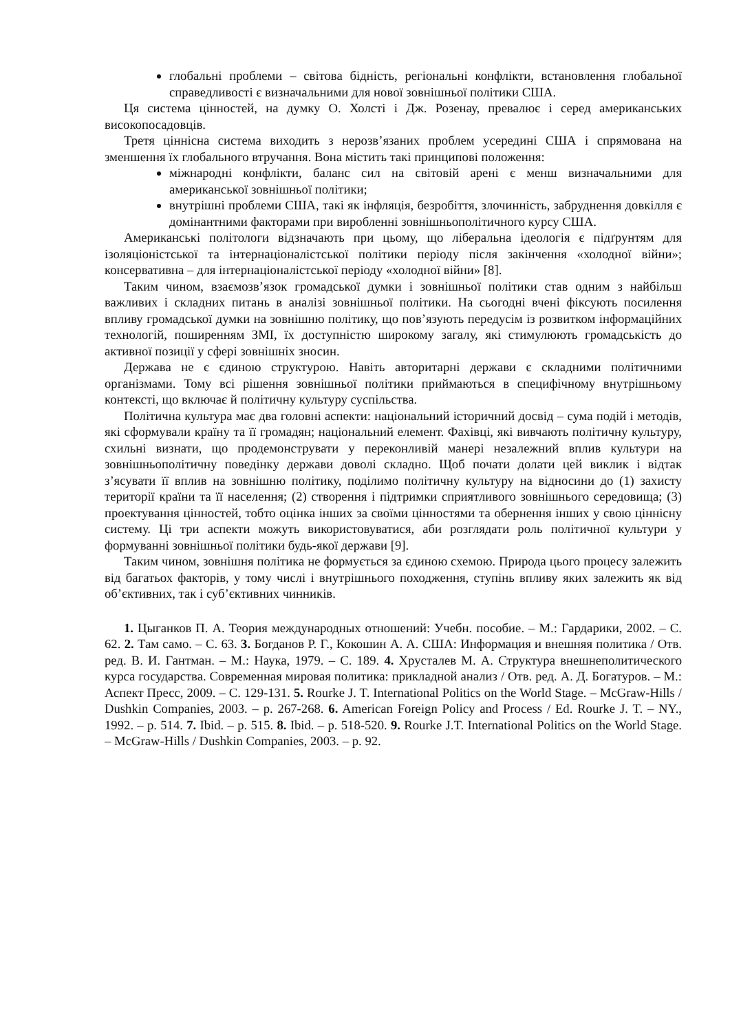глобальні проблеми – світова бідність, регіональні конфлікти, встановлення глобальної справедливості є визначальними для нової зовнішньої політики США.
Ця система цінностей, на думку О. Холсті і Дж. Розенау, превалює і серед американських високопосадовців.
Третя ціннісна система виходить з нерозв’язаних проблем усередині США і спрямована на зменшення їх глобального втручання. Вона містить такі принципові положення:
міжнародні конфлікти, баланс сил на світовій арені є менш визначальними для американської зовнішньої політики;
внутрішні проблеми США, такі як інфляція, безробіття, злочинність, забруднення довкілля є домінантними факторами при виробленні зовнішньополітичного курсу США.
Американські політологи відзначають при цьому, що ліберальна ідеологія є підґрунтям для ізоляціоністської та інтернаціоналістської політики періоду після закінчення «холодної війни»; консервативна – для інтернаціоналістської періоду «холодної війни» [8].
Таким чином, взаємозв’язок громадської думки і зовнішньої політики став одним з найбільш важливих і складних питань в аналізі зовнішньої політики. На сьогодні вчені фіксують посилення впливу громадської думки на зовнішню політику, що пов’язують передусім із розвитком інформаційних технологій, поширенням ЗМІ, їх доступністю широкому загалу, які стимулюють громадськість до активної позиції у сфері зовнішніх зносин.
Держава не є єдиною структурою. Навіть авторитарні держави є складними політичними організмами. Тому всі рішення зовнішньої політики приймаються в специфічному внутрішньому контексті, що включає й політичну культуру суспільства.
Політична культура має два головні аспекти: національний історичний досвід – сума подій і методів, які сформували країну та її громадян; національний елемент. Фахівці, які вивчають політичну культуру, схильні визнати, що продемонструвати у переконливій манері незалежний вплив культури на зовнішньополітичну поведінку держави доволі складно. Щоб почати долати цей виклик і відтак з’ясувати її вплив на зовнішню політику, поділимо політичну культуру на відносини до (1) захисту території країни та її населення; (2) створення і підтримки сприятливого зовнішнього середовища; (3) проектування цінностей, тобто оцінка інших за своїми цінностями та обернення інших у свою ціннісну систему. Ці три аспекти можуть використовуватися, аби розглядати роль політичної культури у формуванні зовнішньої політики будь-якої держави [9].
Таким чином, зовнішня політика не формується за єдиною схемою. Природа цього процесу залежить від багатьох факторів, у тому числі і внутрішнього походження, ступінь впливу яких залежить як від об’єктивних, так і суб’єктивних чинників.
1. Цыганков П. А. Теория международных отношений: Учебн. пособие. – М.: Гардарики, 2002. – С. 62. 2. Там само. – С. 63. 3. Богданов Р. Г., Кокошин А. А. США: Информация и внешняя политика / Отв. ред. В. И. Гантман. – М.: Наука, 1979. – С. 189. 4. Хрусталев М. А. Структура внешнеполитического курса государства. Современная мировая политика: прикладной анализ / Отв. ред. А. Д. Богатуров. – М.: Аспект Пресс, 2009. – С. 129-131. 5. Rourke J. T. International Politics on the World Stage. – McGraw-Hills / Dushkin Companies, 2003. – p. 267-268. 6. American Foreign Policy and Process / Ed. Rourke J. T. – NY., 1992. – p. 514. 7. Ibid. – p. 515. 8. Ibid. – p. 518-520. 9. Rourke J.T. International Politics on the World Stage. – McGraw-Hills / Dushkin Companies, 2003. – p. 92.